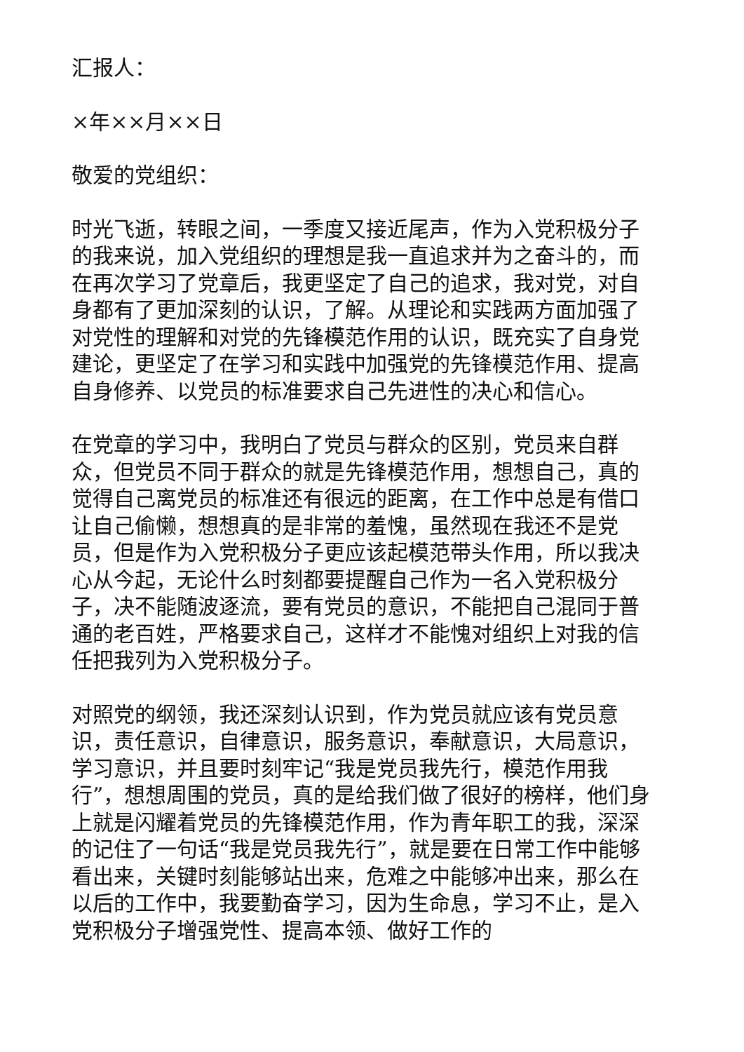汇报人：
×年××月××日
敬爱的党组织：
时光飞逝，转眼之间，一季度又接近尾声，作为入党积极分子的我来说，加入党组织的理想是我一直追求并为之奋斗的，而在再次学习了党章后，我更坚定了自己的追求，我对党，对自身都有了更加深刻的认识，了解。从理论和实践两方面加强了对党性的理解和对党的先锋模范作用的认识，既充实了自身党建论，更坚定了在学习和实践中加强党的先锋模范作用、提高自身修养、以党员的标准要求自己先进性的决心和信心。
在党章的学习中，我明白了党员与群众的区别，党员来自群众，但党员不同于群众的就是先锋模范作用，想想自己，真的觉得自己离党员的标准还有很远的距离，在工作中总是有借口让自己偷懒，想想真的是非常的羞愧，虽然现在我还不是党员，但是作为入党积极分子更应该起模范带头作用，所以我决心从今起，无论什么时刻都要提醒自己作为一名入党积极分子，决不能随波逐流，要有党员的意识，不能把自己混同于普通的老百姓，严格要求自己，这样才不能愧对组织上对我的信任把我列为入党积极分子。
对照党的纲领，我还深刻认识到，作为党员就应该有党员意识，责任意识，自律意识，服务意识，奉献意识，大局意识，学习意识，并且要时刻牢记“我是党员我先行，模范作用我行”，想想周围的党员，真的是给我们做了很好的榜样，他们身上就是闪耀着党员的先锋模范作用，作为青年职工的我，深深的记住了一句话“我是党员我先行”，就是要在日常工作中能够看出来，关键时刻能够站出来，危难之中能够冲出来，那么在以后的工作中，我要勤奋学习，因为生命息，学习不止，是入党积极分子增强党性、提高本领、做好工作的